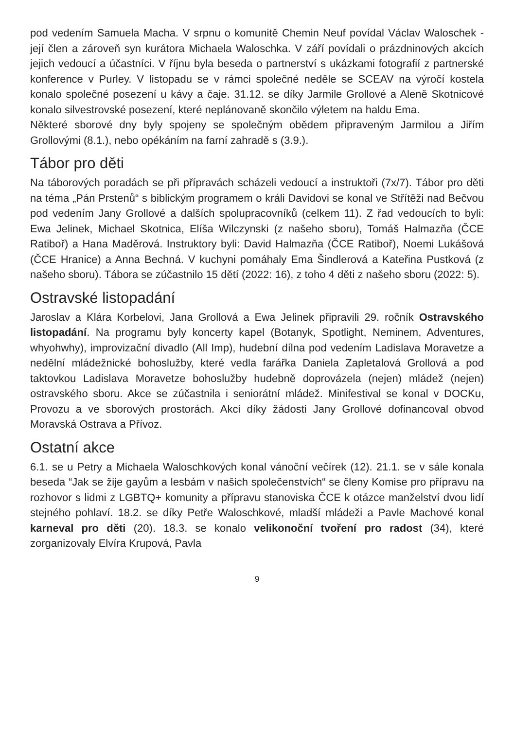pod vedením Samuela Macha. V srpnu o komunitě Chemin Neuf povídal Václav Waloschek - její člen a zároveň syn kurátora Michaela Waloschka. V září povídali o prázdninových akcích jejich vedoucí a účastníci. V říjnu byla beseda o partnerství s ukázkami fotografií z partnerské konference v Purley. V listopadu se v rámci společné neděle se SCEAV na výročí kostela konalo společné posezení u kávy a čaje. 31.12. se díky Jarmile Grollové a Aleně Skotnicové konalo silvestrovské posezení, které neplánovaně skončilo výletem na haldu Ema.
Některé sborové dny byly spojeny se společným obědem připraveným Jarmilou a Jiřím Grollovými (8.1.), nebo opékáním na farní zahradě s (3.9.).
Tábor pro děti
Na táborových poradách se při přípravách scházeli vedoucí a instruktoři (7x/7). Tábor pro děti na téma „Pán Prstenů“ s biblickým programem o králi Davidovi se konal ve Střítěži nad Bečvou pod vedením Jany Grollové a dalších spolupracovníků (celkem 11). Z řad vedoucích to byli: Ewa Jelinek, Michael Skotnica, Elíša Wilczynski (z našeho sboru), Tomáš Halmazňa (ČCE Ratiboř) a Hana Maděrová. Instruktory byli: David Halmazňa (ČCE Ratiboř), Noemi Lukášová (ČCE Hranice) a Anna Bechná. V kuchyni pomáhaly Ema Šindlerová a Kateřina Pustková (z našeho sboru). Tábora se zúčastnilo 15 dětí (2022: 16), z toho 4 děti z našeho sboru (2022: 5).
Ostravské listopadání
Jaroslav a Klára Korbelovi, Jana Grollová a Ewa Jelinek připravili 29. ročník Ostravského listopadání. Na programu byly koncerty kapel (Botanyk, Spotlight, Neminem, Adventures, whyohwhy), improvizační divadlo (All Imp), hudební dílna pod vedením Ladislava Moravetze a nedělní mládežnické bohoslužby, které vedla farářka Daniela Zapletalová Grollová a pod taktovkou Ladislava Moravetze bohoslužby hudebně doprovázela (nejen) mládež (nejen) ostravského sboru. Akce se zúčastnila i seniorátní mládež. Minifestival se konal v DOCKu, Provozu a ve sborových prostorách. Akci díky žádosti Jany Grollové dofinancoval obvod Moravská Ostrava a Přívoz.
Ostatní akce
6.1. se u Petry a Michaela Waloschkových konal vánoční večírek (12). 21.1. se v sále konala beseda “Jak se žije gayům a lesbám v našich společenstvích“ se členy Komise pro přípravu na rozhovor s lidmi z LGBTQ+ komunity a přípravu stanoviska ČCE k otázce manželství dvou lidí stejného pohlaví. 18.2. se díky Petře Waloschkové, mladší mládeži a Pavle Machové konal karneval pro děti (20). 18.3. se konalo velikonoční tvoření pro radost (34), které zorganizovaly Elvíra Krupová, Pavla
9